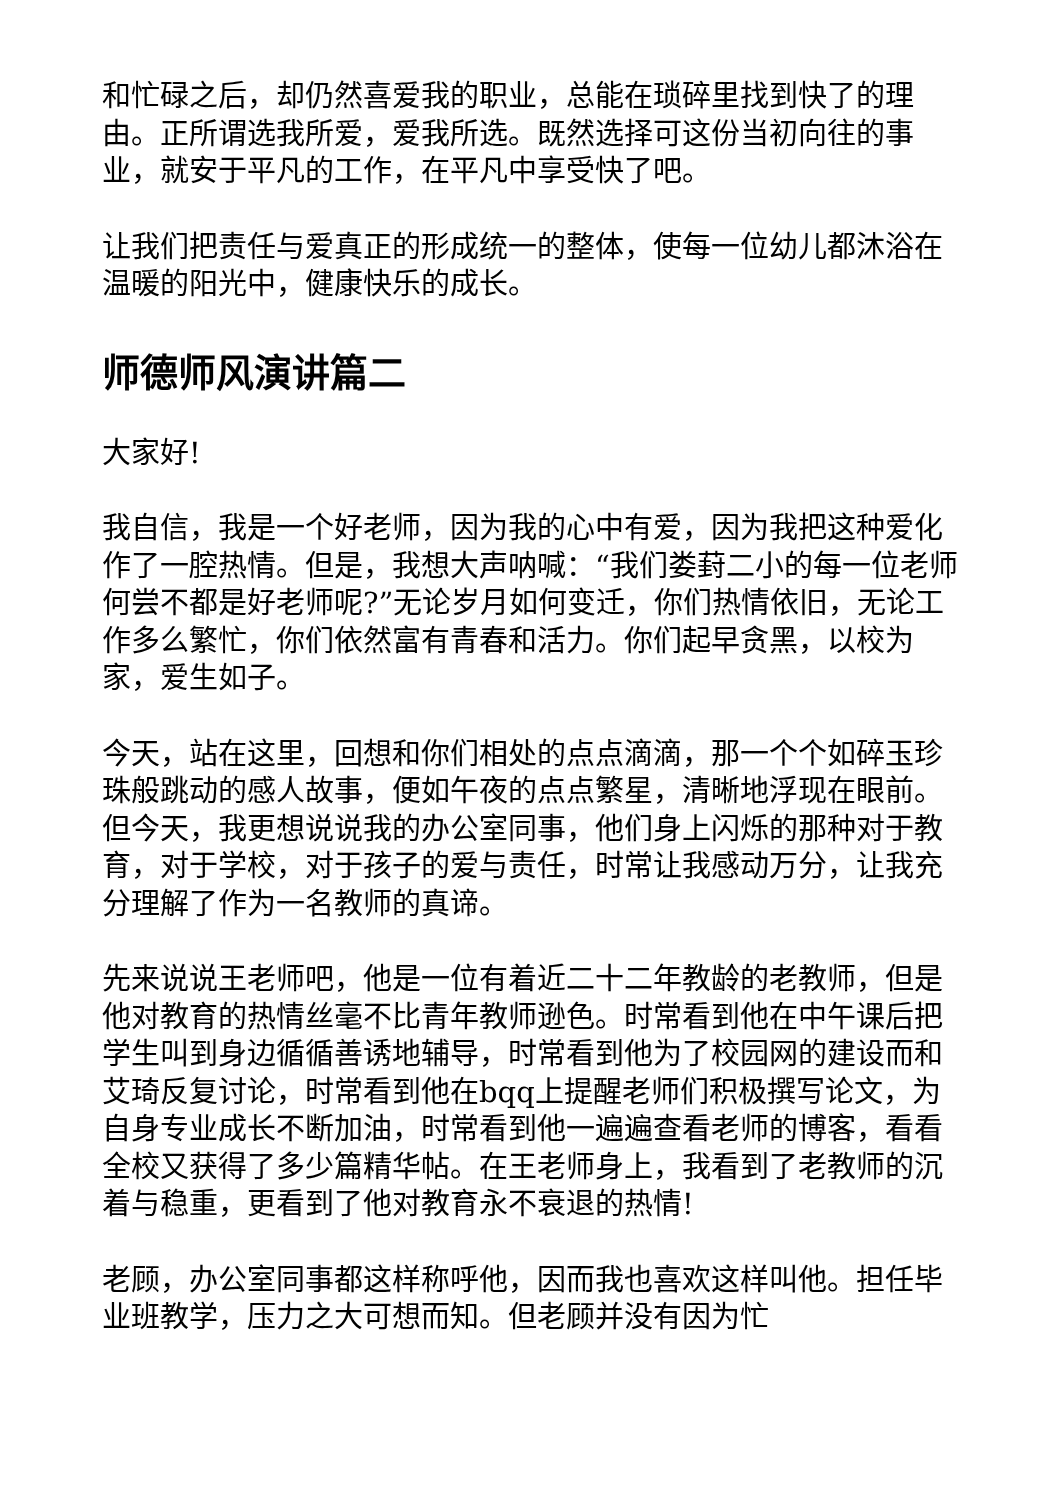和忙碌之后，却仍然喜爱我的职业，总能在琐碎里找到快了的理由。正所谓选我所爱，爱我所选。既然选择可这份当初向往的事业，就安于平凡的工作，在平凡中享受快了吧。
让我们把责任与爱真正的形成统一的整体，使每一位幼儿都沐浴在温暖的阳光中，健康快乐的成长。
师德师风演讲篇二
大家好!
我自信，我是一个好老师，因为我的心中有爱，因为我把这种爱化作了一腔热情。但是，我想大声呐喊：“我们娄葑二小的每一位老师何尝不都是好老师呢?”无论岁月如何变迁，你们热情依旧，无论工作多么繁忙，你们依然富有青春和活力。你们起早贪黑，以校为家，爱生如子。
今天，站在这里，回想和你们相处的点点滴滴，那一个个如碎玉珍珠般跳动的感人故事，便如午夜的点点繁星，清晰地浮现在眼前。但今天，我更想说说我的办公室同事，他们身上闪烁的那种对于教育，对于学校，对于孩子的爱与责任，时常让我感动万分，让我充分理解了作为一名教师的真谛。
先来说说王老师吧，他是一位有着近二十二年教龄的老教师，但是他对教育的热情丝毫不比青年教师逊色。时常看到他在中午课后把学生叫到身边循循善诱地辅导，时常看到他为了校园网的建设而和艾琦反复讨论，时常看到他在bqq上提醒老师们积极撰写论文，为自身专业成长不断加油，时常看到他一遍遍查看老师的博客，看看全校又获得了多少篇精华帖。在王老师身上，我看到了老教师的沉着与稳重，更看到了他对教育永不衰退的热情!
老顾，办公室同事都这样称呼他，因而我也喜欢这样叫他。担任毕业班教学，压力之大可想而知。但老顾并没有因为忙